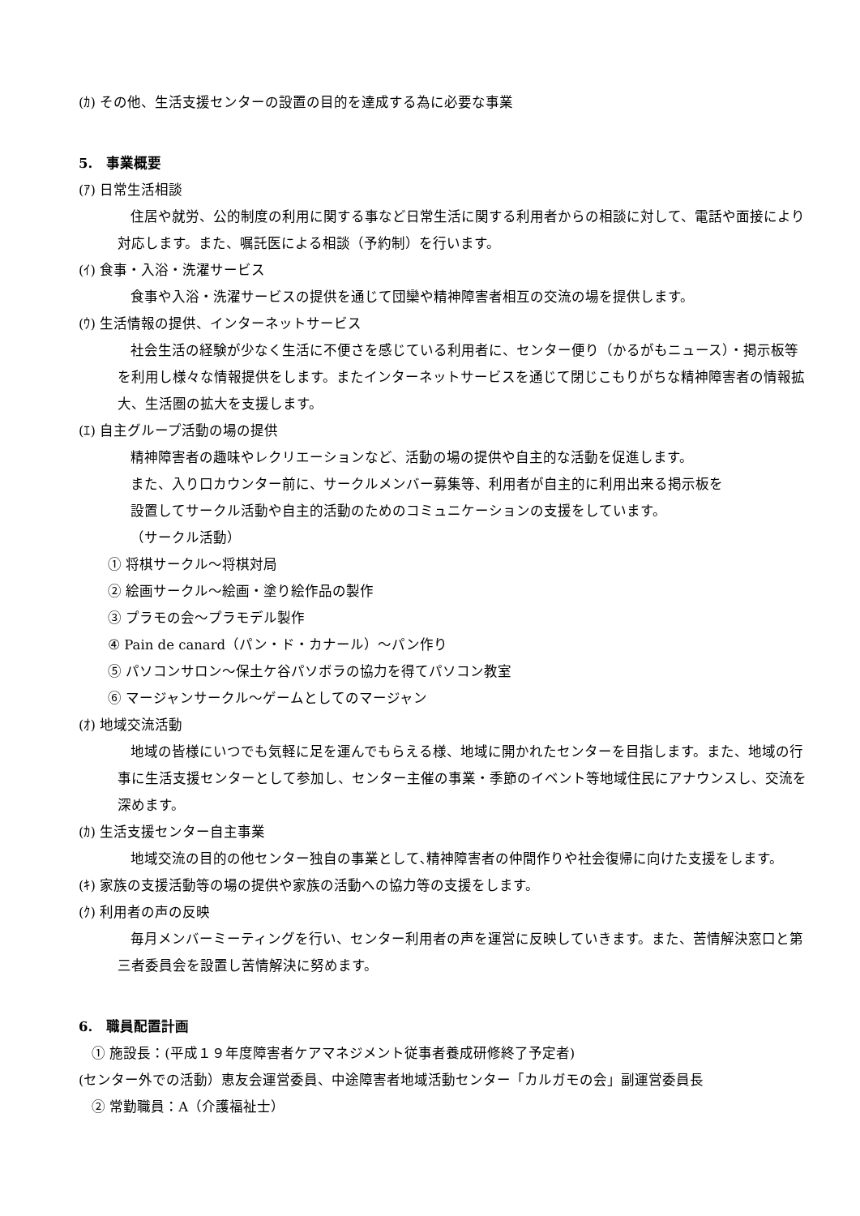(ｶ) その他、生活支援センターの設置の目的を達成する為に必要な事業
5.　事業概要
(ｱ) 日常生活相談
住居や就労、公的制度の利用に関する事など日常生活に関する利用者からの相談に対して、電話や面接により対応します。また、嘱託医による相談（予約制）を行います。
(ｲ) 食事・入浴・洗濯サービス
食事や入浴・洗濯サービスの提供を通じて団欒や精神障害者相互の交流の場を提供します。
(ｳ) 生活情報の提供、インターネットサービス
社会生活の経験が少なく生活に不便さを感じている利用者に、センター便り（かるがもニュース）・掲示板等を利用し様々な情報提供をします。またインターネットサービスを通じて閉じこもりがちな精神障害者の情報拡大、生活圏の拡大を支援します。
(ｴ) 自主グループ活動の場の提供
精神障害者の趣味やレクリエーションなど、活動の場の提供や自主的な活動を促進します。
また、入り口カウンター前に、サークルメンバー募集等、利用者が自主的に利用出来る掲示板を
設置してサークル活動や自主的活動のためのコミュニケーションの支援をしています。
（サークル活動）
① 将棋サークル～将棋対局
② 絵画サークル～絵画・塗り絵作品の製作
③ プラモの会～プラモデル製作
④ Pain de canard（パン・ド・カナール）～パン作り
⑤ パソコンサロン～保土ケ谷パソボラの協力を得てパソコン教室
⑥ マージャンサークル～ゲームとしてのマージャン
(ｵ) 地域交流活動
地域の皆様にいつでも気軽に足を運んでもらえる様、地域に開かれたセンターを目指します。また、地域の行事に生活支援センターとして参加し、センター主催の事業・季節のイベント等地域住民にアナウンスし、交流を深めます。
(ｶ) 生活支援センター自主事業
地域交流の目的の他センター独自の事業として､精神障害者の仲間作りや社会復帰に向けた支援をします。
(ｷ) 家族の支援活動等の場の提供や家族の活動への協力等の支援をします。
(ｸ) 利用者の声の反映
毎月メンバーミーティングを行い、センター利用者の声を運営に反映していきます。また、苦情解決窓口と第三者委員会を設置し苦情解決に努めます。
6.　職員配置計画
① 施設長：(平成１９年度障害者ケアマネジメント従事者養成研修終了予定者)
(センター外での活動）恵友会運営委員、中途障害者地域活動センター「カルガモの会」副運営委員長
② 常勤職員：A（介護福祉士）